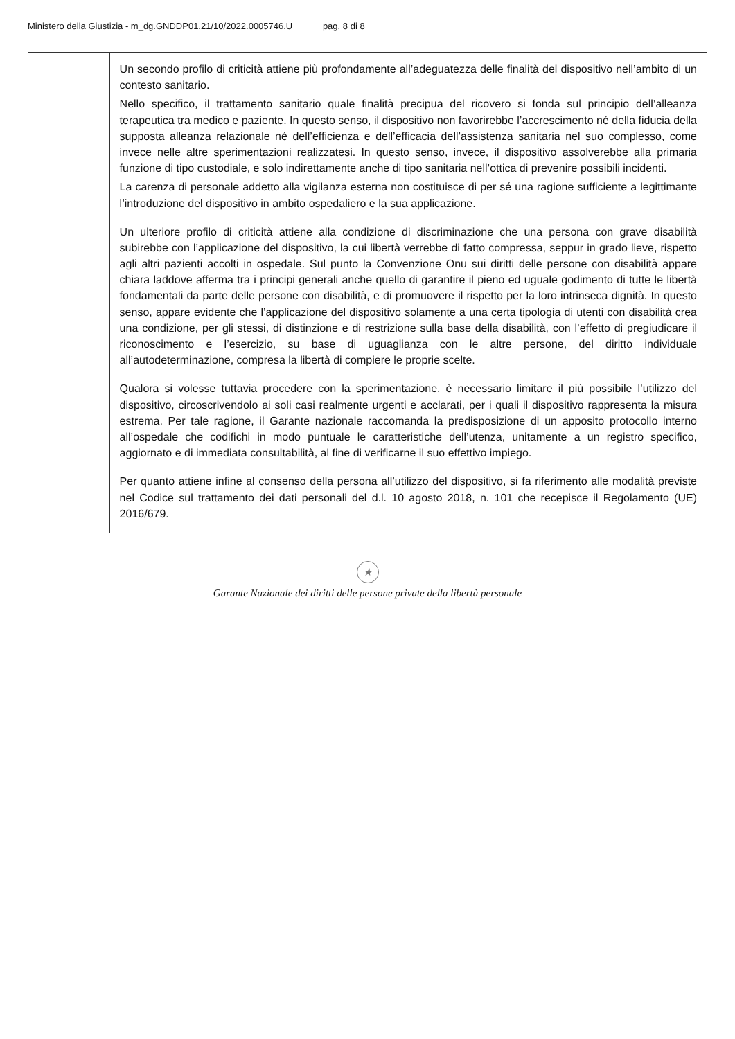Ministero della Giustizia - m_dg.GNDDP01.21/10/2022.0005746.U pag. 8 di 8
| | Un secondo profilo di criticità attiene più profondamente all’adeguatezza delle finalità del dispositivo nell’ambito di un contesto sanitario. Nello specifico, il trattamento sanitario quale finalità precipua del ricovero si fonda sul principio dell’alleanza terapeutica tra medico e paziente. In questo senso, il dispositivo non favorirebbe l’accrescimento né della fiducia della supposta alleanza relazionale né dell’efficienza e dell’efficacia dell’assistenza sanitaria nel suo complesso, come invece nelle altre sperimentazioni realizzatesi. In questo senso, invece, il dispositivo assolverebbe alla primaria funzione di tipo custodiale, e solo indirettamente anche di tipo sanitaria nell’ottica di prevenire possibili incidenti. La carenza di personale addetto alla vigilanza esterna non costituisce di per sé una ragione sufficiente a legittimante l’introduzione del dispositivo in ambito ospedaliero e la sua applicazione. Un ulteriore profilo di criticità attiene alla condizione di discriminazione che una persona con grave disabilità subirebbe con l’applicazione del dispositivo, la cui libertà verrebbe di fatto compressa, seppur in grado lieve, rispetto agli altri pazienti accolti in ospedale. Sul punto la Convenzione Onu sui diritti delle persone con disabilità appare chiara laddove afferma tra i principi generali anche quello di garantire il pieno ed uguale godimento di tutte le libertà fondamentali da parte delle persone con disabilità, e di promuovere il rispetto per la loro intrinseca dignità. In questo senso, appare evidente che l’applicazione del dispositivo solamente a una certa tipologia di utenti con disabilità crea una condizione, per gli stessi, di distinzione e di restrizione sulla base della disabilità, con l’effetto di pregiudicare il riconoscimento e l’esercizio, su base di uguaglianza con le altre persone, del diritto individuale all’autodeterminazione, compresa la libertà di compiere le proprie scelte. Qualora si volesse tuttavia procedere con la sperimentazione, è necessario limitare il più possibile l’utilizzo del dispositivo, circoscrivendolo ai soli casi realmente urgenti e acclarati, per i quali il dispositivo rappresenta la misura estrema. Per tale ragione, il Garante nazionale raccomanda la predisposizione di un apposito protocollo interno all’ospedale che codifichi in modo puntuale le caratteristiche dell’utenza, unitamente a un registro specifico, aggiornato e di immediata consultabilità, al fine di verificarne il suo effettivo impiego. Per quanto attiene infine al consenso della persona all’utilizzo del dispositivo, si fa riferimento alle modalità previste nel Codice sul trattamento dei dati personali del d.l. 10 agosto 2018, n. 101 che recepisce il Regolamento (UE) 2016/679. |
★
Garante Nazionale dei diritti delle persone private della libertà personale